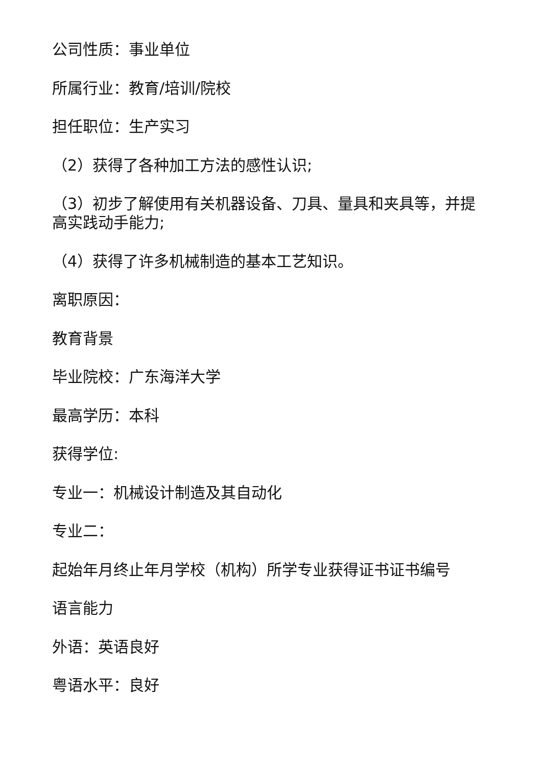公司性质：事业单位
所属行业：教育/培训/院校
担任职位：生产实习
（2）获得了各种加工方法的感性认识;
（3）初步了解使用有关机器设备、刀具、量具和夹具等，并提高实践动手能力;
（4）获得了许多机械制造的基本工艺知识。
离职原因：
教育背景
毕业院校：广东海洋大学
最高学历：本科
获得学位:
专业一：机械设计制造及其自动化
专业二：
起始年月终止年月学校（机构）所学专业获得证书证书编号
语言能力
外语：英语良好
粤语水平：良好